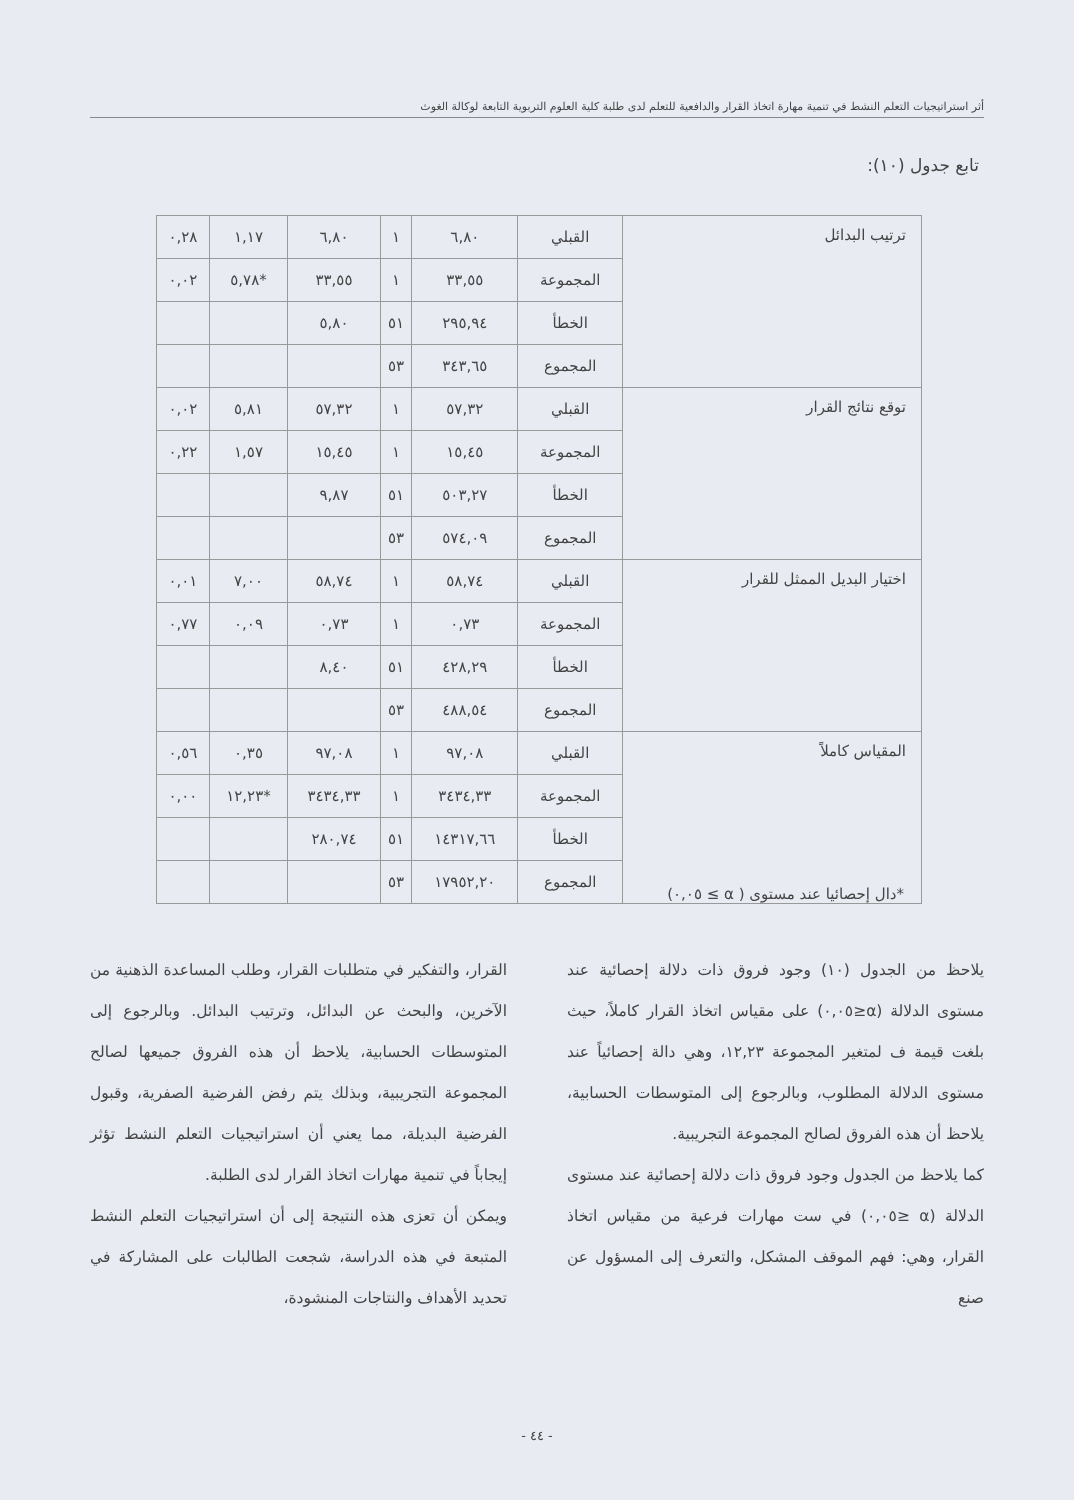أثر استراتيجيات التعلم النشط في تنمية مهارة اتخاذ القرار والدافعية للتعلم لدى طلبة كلية العلوم التربوية التابعة لوكالة الغوث
تابع جدول (١٠):
| ترتيب البدائل | القبلي | ٦,٨٠ | ١ | ٦,٨٠ | ١,١٧ | ٠,٢٨ |
| | المجموعة | ٣٣,٥٥ | ١ | ٣٣,٥٥ | *٥,٧٨ | ٠,٠٢ |
| | الخطأ | ٢٩٥,٩٤ | ٥١ | ٥,٨٠ | | |
| | المجموع | ٣٤٣,٦٥ | ٥٣ | | | |
| توقع نتائج القرار | القبلي | ٥٧,٣٢ | ١ | ٥٧,٣٢ | ٥,٨١ | ٠,٠٢ |
| | المجموعة | ١٥,٤٥ | ١ | ١٥,٤٥ | ١,٥٧ | ٠,٢٢ |
| | الخطأ | ٥٠٣,٢٧ | ٥١ | ٩,٨٧ | | |
| | المجموع | ٥٧٤,٠٩ | ٥٣ | | | |
| اختيار البديل الممثل للقرار | القبلي | ٥٨,٧٤ | ١ | ٥٨,٧٤ | ٧,٠٠ | ٠,٠١ |
| | المجموعة | ٠,٧٣ | ١ | ٠,٧٣ | ٠,٠٩ | ٠,٧٧ |
| | الخطأ | ٤٢٨,٢٩ | ٥١ | ٨,٤٠ | | |
| | المجموع | ٤٨٨,٥٤ | ٥٣ | | | |
| المقياس كاملاً | القبلي | ٩٧,٠٨ | ١ | ٩٧,٠٨ | ٠,٣٥ | ٠,٥٦ |
| | المجموعة | ٣٤٣٤,٣٣ | ١ | ٣٤٣٤,٣٣ | *١٢,٢٣ | ٠,٠٠ |
| | الخطأ | ١٤٣١٧,٦٦ | ٥١ | ٢٨٠,٧٤ | | |
| | المجموع | ١٧٩٥٢,٢٠ | ٥٣ | | | |
*دال إحصائيا عند مستوى ( α ≥ ٠,٠٥)
يلاحظ من الجدول (١٠) وجود فروق ذات دلالة إحصائية عند مستوى الدلالة (α≤٠,٠٥) على مقياس اتخاذ القرار كاملاً، حيث بلغت قيمة ف لمتغير المجموعة ١٢,٢٣، وهي دالة إحصائياً عند مستوى الدلالة المطلوب، وبالرجوع إلى المتوسطات الحسابية، يلاحظ أن هذه الفروق لصالح المجموعة التجريبية.
كما يلاحظ من الجدول وجود فروق ذات دلالة إحصائية عند مستوى الدلالة (α ≤٠,٠٥) في ست مهارات فرعية من مقياس اتخاذ القرار، وهي: فهم الموقف المشكل، والتعرف إلى المسؤول عن صنع
القرار، والتفكير في متطلبات القرار، وطلب المساعدة الذهنية من الآخرين، والبحث عن البدائل، وترتيب البدائل. وبالرجوع إلى المتوسطات الحسابية، يلاحظ أن هذه الفروق جميعها لصالح المجموعة التجريبية، وبذلك يتم رفض الفرضية الصفرية، وقبول الفرضية البديلة، مما يعني أن استراتيجيات التعلم النشط تؤثر إيجاباً في تنمية مهارات اتخاذ القرار لدى الطلبة.
ويمكن أن تعزى هذه النتيجة إلى أن استراتيجيات التعلم النشط المتبعة في هذه الدراسة، شجعت الطالبات على المشاركة في تحديد الأهداف والنتاجات المنشودة،
- ٤٤ -